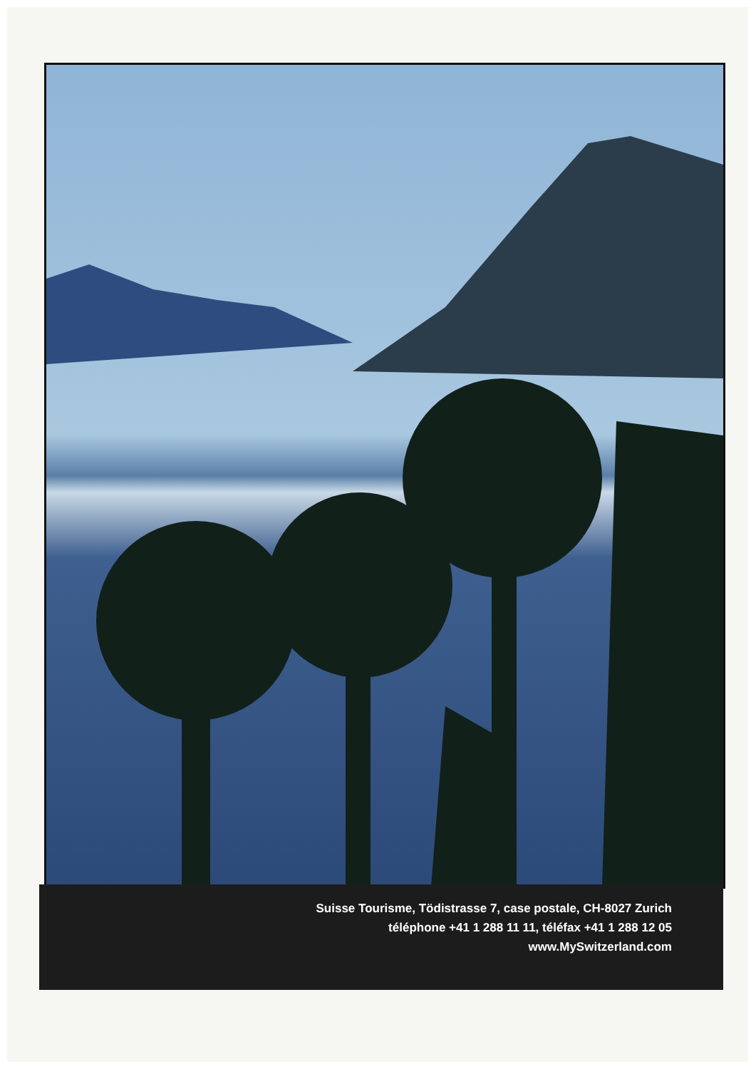Suisse Tourisme, Tödistrasse 7, case postale, CH-8027 Zurich
téléphone +41 1 288 11 11, téléfax +41 1 288 12 05
www.MySwitzerland.com